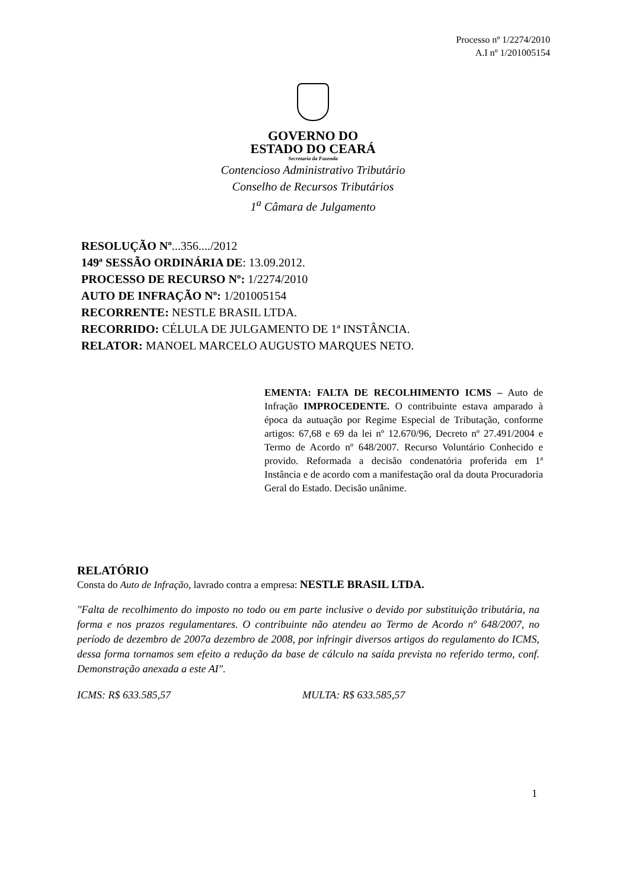Processo nº 1/2274/2010
A.I nº 1/201005154
GOVERNO DO
ESTADO DO CEARÁ
Secretaria da Fazenda
Contencioso Administrativo Tributário
Conselho de Recursos Tributários
1<sup>a</sup> Câmara de Julgamento
RESOLUÇÃO Nº...356..../2012
149ª SESSÃO ORDINÁRIA DE: 13.09.2012.
PROCESSO DE RECURSO Nº: 1/2274/2010
AUTO DE INFRAÇÃO Nº: 1/201005154
RECORRENTE: NESTLE BRASIL LTDA.
RECORRIDO: CÉLULA DE JULGAMENTO DE 1ª INSTÂNCIA.
RELATOR: MANOEL MARCELO AUGUSTO MARQUES NETO.
EMENTA: FALTA DE RECOLHIMENTO ICMS – Auto de Infração IMPROCEDENTE. O contribuinte estava amparado à época da autuação por Regime Especial de Tributação, conforme artigos: 67,68 e 69 da lei nº 12.670/96, Decreto nº 27.491/2004 e Termo de Acordo nº 648/2007. Recurso Voluntário Conhecido e provido. Reformada a decisão condenatória proferida em 1ª Instância e de acordo com a manifestação oral da douta Procuradoria Geral do Estado. Decisão unânime.
RELATÓRIO
Consta do Auto de Infração, lavrado contra a empresa: NESTLE BRASIL LTDA.
"Falta de recolhimento do imposto no todo ou em parte inclusive o devido por substituição tributária, na forma e nos prazos regulamentares. O contribuinte não atendeu ao Termo de Acordo nº 648/2007, no período de dezembro de 2007a dezembro de 2008, por infringir diversos artigos do regulamento do ICMS, dessa forma tornamos sem efeito a redução da base de cálculo na saída prevista no referido termo, conf. Demonstração anexada a este AI".
ICMS: R$ 633.585,57 MULTA: R$ 633.585,57
1